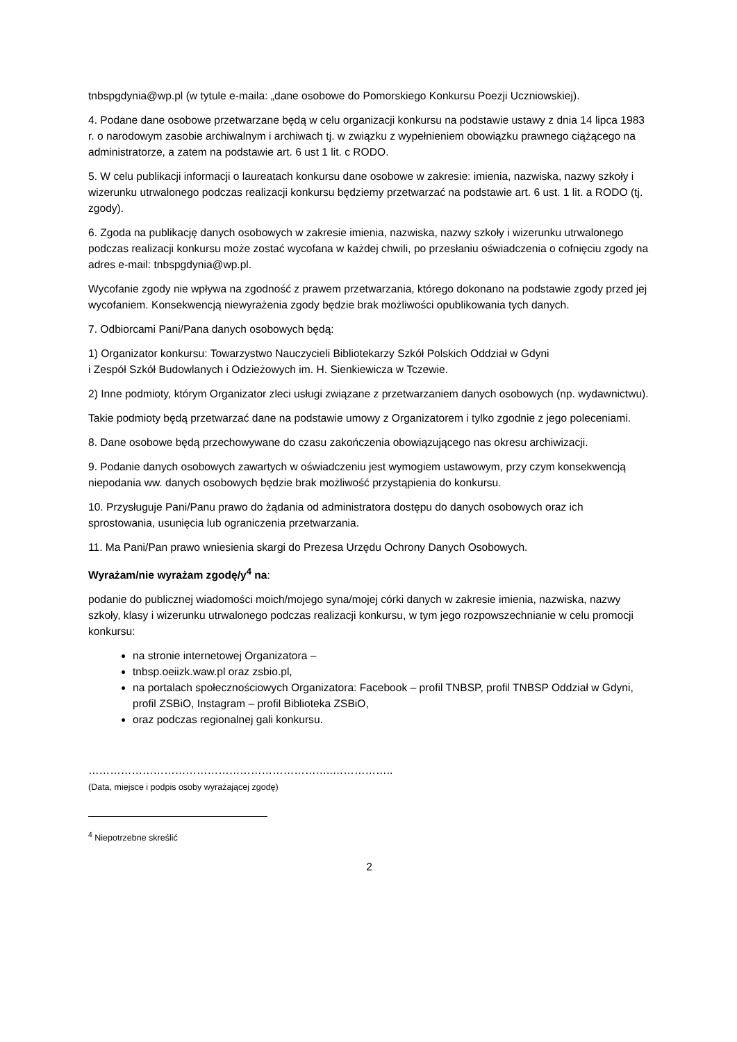tnbspgdynia@wp.pl (w tytule e-maila: „dane osobowe do Pomorskiego Konkursu Poezji Uczniowskiej).
4. Podane dane osobowe przetwarzane będą w celu organizacji konkursu na podstawie ustawy z dnia 14 lipca 1983 r. o narodowym zasobie archiwalnym i archiwach tj. w związku z wypełnieniem obowiązku prawnego ciążącego na administratorze, a zatem na podstawie art. 6 ust 1 lit. c RODO.
5. W celu publikacji informacji o laureatach konkursu dane osobowe w zakresie: imienia, nazwiska, nazwy szkoły i wizerunku utrwalonego podczas realizacji konkursu będziemy przetwarzać na podstawie art. 6 ust. 1 lit. a RODO (tj. zgody).
6. Zgoda na publikację danych osobowych w zakresie imienia, nazwiska, nazwy szkoły i wizerunku utrwalonego podczas realizacji konkursu może zostać wycofana w każdej chwili, po przesłaniu oświadczenia o cofnięciu zgody na adres e-mail: tnbspgdynia@wp.pl.
Wycofanie zgody nie wpływa na zgodność z prawem przetwarzania, którego dokonano na podstawie zgody przed jej wycofaniem. Konsekwencją niewyrażenia zgody będzie brak możliwości opublikowania tych danych.
7. Odbiorcami Pani/Pana danych osobowych będą:
1) Organizator konkursu: Towarzystwo Nauczycieli Bibliotekarzy Szkół Polskich Oddział w Gdyni
i Zespół Szkół Budowlanych i Odzieżowych im. H. Sienkiewicza w Tczewie.
2) Inne podmioty, którym Organizator zleci usługi związane z przetwarzaniem danych osobowych (np. wydawnictwu).
Takie podmioty będą przetwarzać dane na podstawie umowy z Organizatorem i tylko zgodnie z jego poleceniami.
8. Dane osobowe będą przechowywane do czasu zakończenia obowiązującego nas okresu archiwizacji.
9. Podanie danych osobowych zawartych w oświadczeniu jest wymogiem ustawowym, przy czym konsekwencją niepodania ww. danych osobowych będzie brak możliwość przystąpienia do konkursu.
10. Przysługuje Pani/Panu prawo do żądania od administratora dostępu do danych osobowych oraz ich sprostowania, usunięcia lub ograniczenia przetwarzania.
11. Ma Pani/Pan prawo wniesienia skargi do Prezesa Urzędu Ochrony Danych Osobowych.
Wyrażam/nie wyrażam zgodę/y<sup>4</sup> na:
podanie do publicznej wiadomości moich/mojego syna/mojej córki danych w zakresie imienia, nazwiska, nazwy szkoły, klasy i wizerunku utrwalonego podczas realizacji konkursu, w tym jego rozpowszechnianie w celu promocji konkursu:
na stronie internetowej Organizatora –
tnbsp.oeiizk.waw.pl oraz zsbio.pl,
na portalach społecznościowych Organizatora: Facebook – profil TNBSP, profil TNBSP Oddział w Gdyni, profil ZSBiO, Instagram – profil Biblioteka ZSBiO,
oraz podczas regionalnej gali konkursu.
…………………………………………………………..……………..
(Data, miejsce i podpis osoby wyrażającej zgodę)
<sup>4</sup> Niepotrzebne skreślić
2